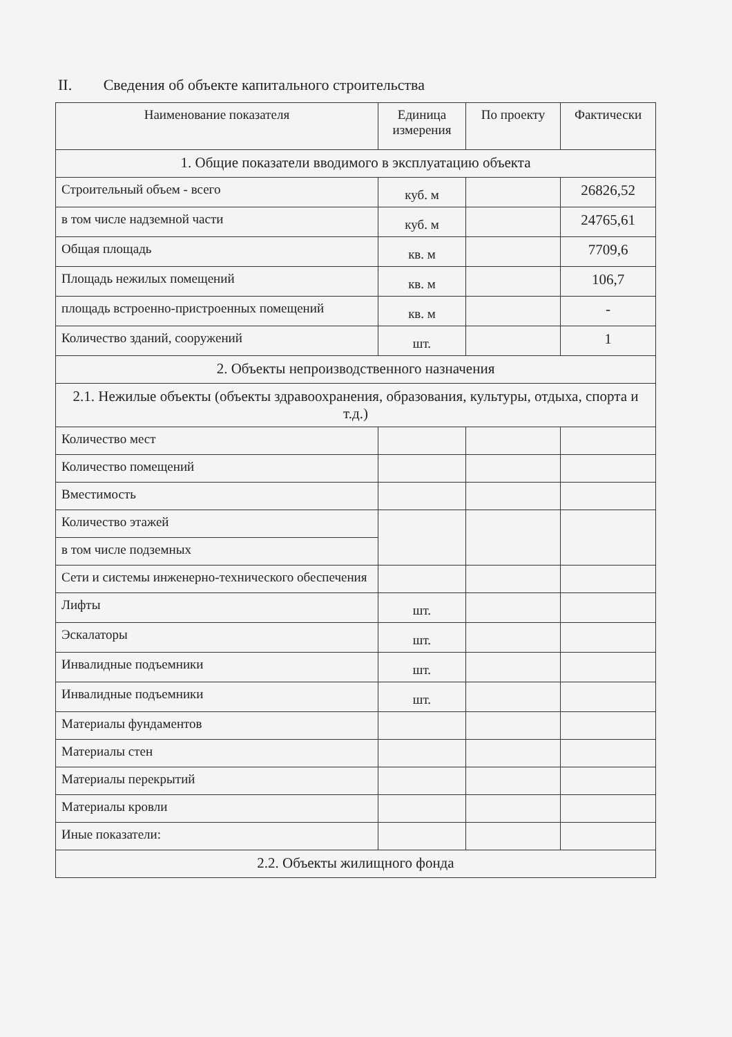II. Сведения об объекте капитального строительства
| Наименование показателя | Единица измерения | По проекту | Фактически |
| --- | --- | --- | --- |
| 1. Общие показатели вводимого в эксплуатацию объекта | | | |
| Строительный объем - всего | куб. м | | 26826,52 |
| в том числе надземной части | куб. м | | 24765,61 |
| Общая площадь | кв. м | | 7709,6 |
| Площадь нежилых помещений | кв. м | | 106,7 |
| площадь встроенно-пристроенных помещений | кв. м | | - |
| Количество зданий, сооружений | шт. | | 1 |
| 2. Объекты непроизводственного назначения | | | |
| 2.1. Нежилые объекты (объекты здравоохранения, образования, культуры, отдыха, спорта и т.д.) | | | |
| Количество мест | | | |
| Количество помещений | | | |
| Вместимость | | | |
| Количество этажей | | | |
| в том числе подземных | | | |
| Сети и системы инженерно-технического обеспечения | | | |
| Лифты | шт. | | |
| Эскалаторы | шт. | | |
| Инвалидные подъемники | шт. | | |
| Инвалидные подъемники | шт. | | |
| Материалы фундаментов | | | |
| Материалы стен | | | |
| Материалы перекрытий | | | |
| Материалы кровли | | | |
| Иные показатели: | | | |
| 2.2. Объекты жилищного фонда | | | |